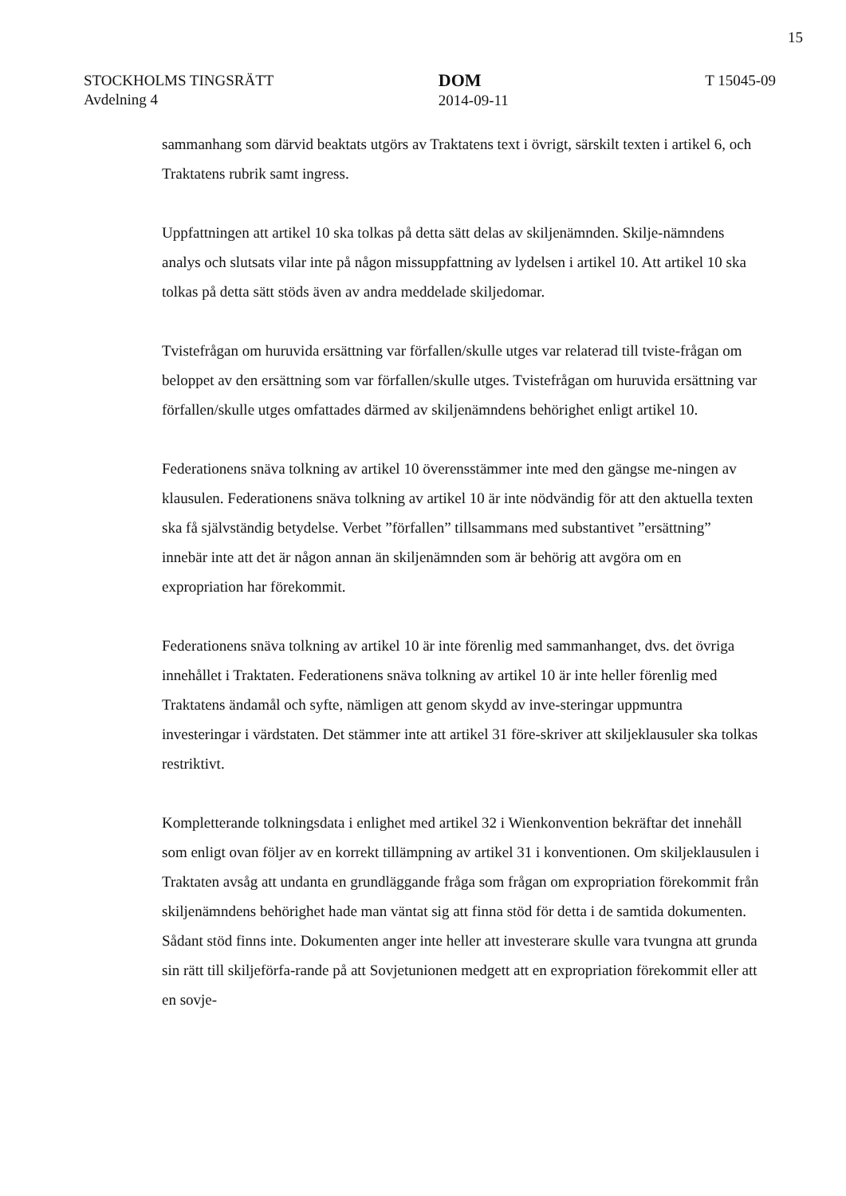15
STOCKHOLMS TINGSRÄTT
Avdelning 4
DOM
2014-09-11
T 15045-09
sammanhang som därvid beaktats utgörs av Traktatens text i övrigt, särskilt texten i artikel 6, och Traktatens rubrik samt ingress.
Uppfattningen att artikel 10 ska tolkas på detta sätt delas av skiljenämnden. Skilje-nämndens analys och slutsats vilar inte på någon missuppfattning av lydelsen i artikel 10. Att artikel 10 ska tolkas på detta sätt stöds även av andra meddelade skiljedomar.
Tvistefrågan om huruvida ersättning var förfallen/skulle utges var relaterad till tviste-frågan om beloppet av den ersättning som var förfallen/skulle utges. Tvistefrågan om huruvida ersättning var förfallen/skulle utges omfattades därmed av skiljenämndens behörighet enligt artikel 10.
Federationens snäva tolkning av artikel 10 överensstämmer inte med den gängse me-ningen av klausulen. Federationens snäva tolkning av artikel 10 är inte nödvändig för att den aktuella texten ska få självständig betydelse. Verbet ”förfallen” tillsammans med substantivet ”ersättning” innebär inte att det är någon annan än skiljenämnden som är behörig att avgöra om en expropriation har förekommit.
Federationens snäva tolkning av artikel 10 är inte förenlig med sammanhanget, dvs. det övriga innehållet i Traktaten. Federationens snäva tolkning av artikel 10 är inte heller förenlig med Traktatens ändamål och syfte, nämligen att genom skydd av inve-steringar uppmuntra investeringar i värdstaten. Det stämmer inte att artikel 31 före-skriver att skiljeklausuler ska tolkas restriktivt.
Kompletterande tolkningsdata i enlighet med artikel 32 i Wienkonvention bekräftar det innehåll som enligt ovan följer av en korrekt tillämpning av artikel 31 i konventionen. Om skiljeklausulen i Traktaten avsåg att undanta en grundläggande fråga som frågan om expropriation förekommit från skiljenämndens behörighet hade man väntat sig att finna stöd för detta i de samtida dokumenten. Sådant stöd finns inte. Dokumenten anger inte heller att investerare skulle vara tvungna att grunda sin rätt till skiljeförfa-rande på att Sovjetunionen medgett att en expropriation förekommit eller att en sovje-